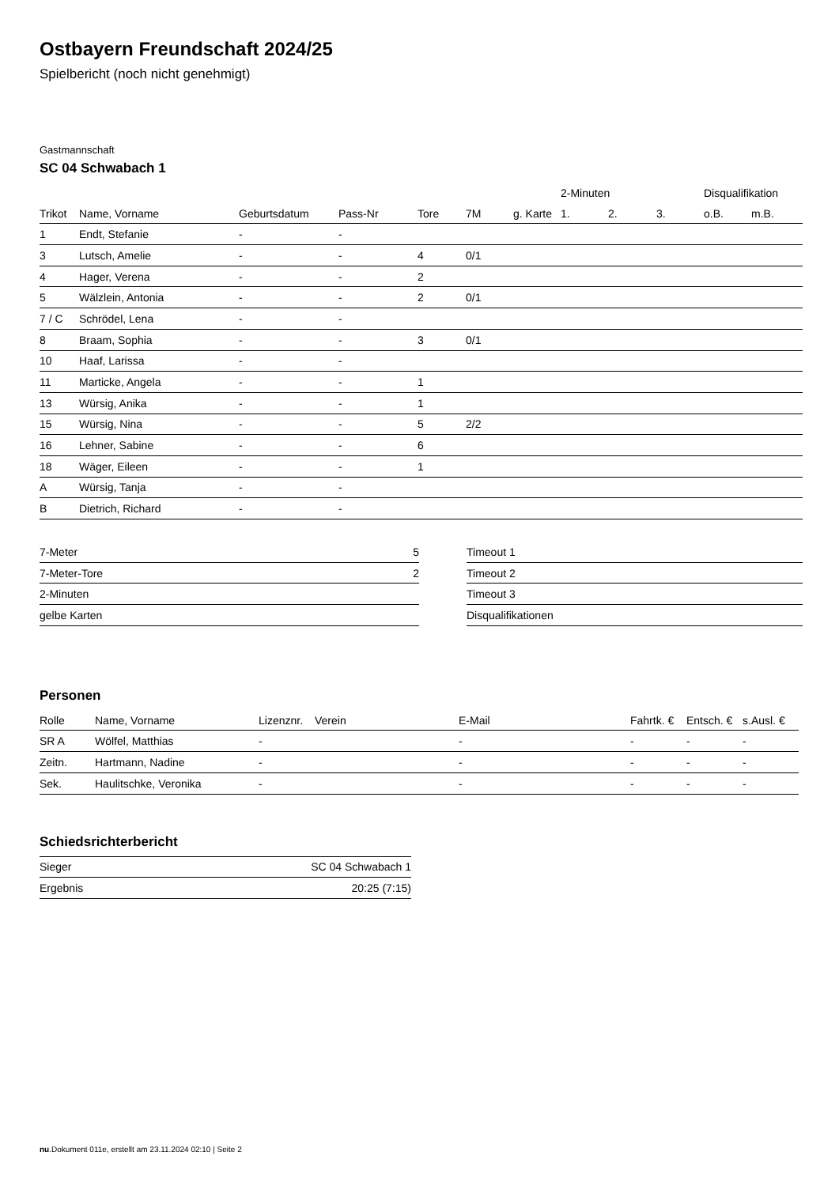Ostbayern Freundschaft 2024/25
Spielbericht (noch nicht genehmigt)
Gastmannschaft
SC 04 Schwabach 1
| | | | | | | | 2-Minuten | | | Disqualifikation | |
| --- | --- | --- | --- | --- | --- | --- | --- | --- | --- | --- | --- |
| Trikot | Name, Vorname | Geburtsdatum | Pass-Nr | Tore | 7M | g. Karte | 1. | 2. | 3. | o.B. | m.B. |
| 1 | Endt, Stefanie | - | - | | | | | | | | |
| 3 | Lutsch, Amelie | - | - | 4 | 0/1 | | | | | | |
| 4 | Hager, Verena | - | - | 2 | | | | | | | |
| 5 | Wälzlein, Antonia | - | - | 2 | 0/1 | | | | | | |
| 7 / C | Schrödel, Lena | - | - | | | | | | | | |
| 8 | Braam, Sophia | - | - | 3 | 0/1 | | | | | | |
| 10 | Haaf, Larissa | - | - | | | | | | | | |
| 11 | Marticke, Angela | - | - | 1 | | | | | | | |
| 13 | Würsig, Anika | - | - | 1 | | | | | | | |
| 15 | Würsig, Nina | - | - | 5 | 2/2 | | | | | | |
| 16 | Lehner, Sabine | - | - | 6 | | | | | | | |
| 18 | Wäger, Eileen | - | - | 1 | | | | | | | |
| A | Würsig, Tanja | - | - | | | | | | | | |
| B | Dietrich, Richard | - | - | | | | | | | | |
| 7-Meter | 5 |
| 7-Meter-Tore | 2 |
| 2-Minuten | |
| gelbe Karten | |
| Timeout 1 |
| Timeout 2 |
| Timeout 3 |
| Disqualifikationen |
Personen
| Rolle | Name, Vorname | Lizenznr. | Verein | E-Mail | Fahrtk. € | Entsch. € | s.Ausl. € |
| --- | --- | --- | --- | --- | --- | --- | --- |
| SR A | Wölfel, Matthias | - | | - | - | - | - |
| Zeitn. | Hartmann, Nadine | - | | - | - | - | - |
| Sek. | Haulitschke, Veronika | - | | - | - | - | - |
Schiedsrichterbericht
| Sieger | SC 04 Schwabach 1 |
| Ergebnis | 20:25 (7:15) |
nu.Dokument 011e, erstellt am 23.11.2024 02:10 | Seite 2